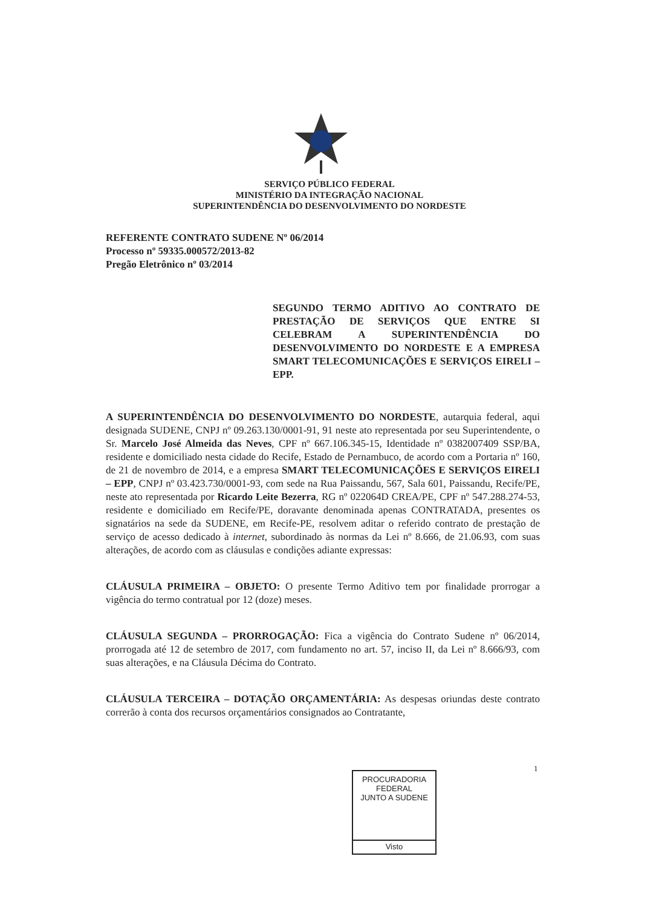SERVIÇO PÚBLICO FEDERAL
MINISTÉRIO DA INTEGRAÇÃO NACIONAL
SUPERINTENDÊNCIA DO DESENVOLVIMENTO DO NORDESTE
REFERENTE CONTRATO SUDENE Nº 06/2014
Processo nº 59335.000572/2013-82
Pregão Eletrônico nº 03/2014
SEGUNDO TERMO ADITIVO AO CONTRATO DE PRESTAÇÃO DE SERVIÇOS QUE ENTRE SI CELEBRAM A SUPERINTENDÊNCIA DO DESENVOLVIMENTO DO NORDESTE E A EMPRESA SMART TELECOMUNICAÇÕES E SERVIÇOS EIRELI – EPP.
A SUPERINTENDÊNCIA DO DESENVOLVIMENTO DO NORDESTE, autarquia federal, aqui designada SUDENE, CNPJ nº 09.263.130/0001-91, 91 neste ato representada por seu Superintendente, o Sr. Marcelo José Almeida das Neves, CPF nº 667.106.345-15, Identidade nº 0382007409 SSP/BA, residente e domiciliado nesta cidade do Recife, Estado de Pernambuco, de acordo com a Portaria nº 160, de 21 de novembro de 2014, e a empresa SMART TELECOMUNICAÇÕES E SERVIÇOS EIRELI – EPP, CNPJ nº 03.423.730/0001-93, com sede na Rua Paissandu, 567, Sala 601, Paissandu, Recife/PE, neste ato representada por Ricardo Leite Bezerra, RG nº 022064D CREA/PE, CPF nº 547.288.274-53, residente e domiciliado em Recife/PE, doravante denominada apenas CONTRATADA, presentes os signatários na sede da SUDENE, em Recife-PE, resolvem aditar o referido contrato de prestação de serviço de acesso dedicado à internet, subordinado às normas da Lei nº 8.666, de 21.06.93, com suas alterações, de acordo com as cláusulas e condições adiante expressas:
CLÁUSULA PRIMEIRA – OBJETO: O presente Termo Aditivo tem por finalidade prorrogar a vigência do termo contratual por 12 (doze) meses.
CLÁUSULA SEGUNDA – PRORROGAÇÃO: Fica a vigência do Contrato Sudene nº 06/2014, prorrogada até 12 de setembro de 2017, com fundamento no art. 57, inciso II, da Lei nº 8.666/93, com suas alterações, e na Cláusula Décima do Contrato.
CLÁUSULA TERCEIRA – DOTAÇÃO ORÇAMENTÁRIA: As despesas oriundas deste contrato correrão à conta dos recursos orçamentários consignados ao Contratante,
1
PROCURADORIA FEDERAL
JUNTO A SUDENE
Visto